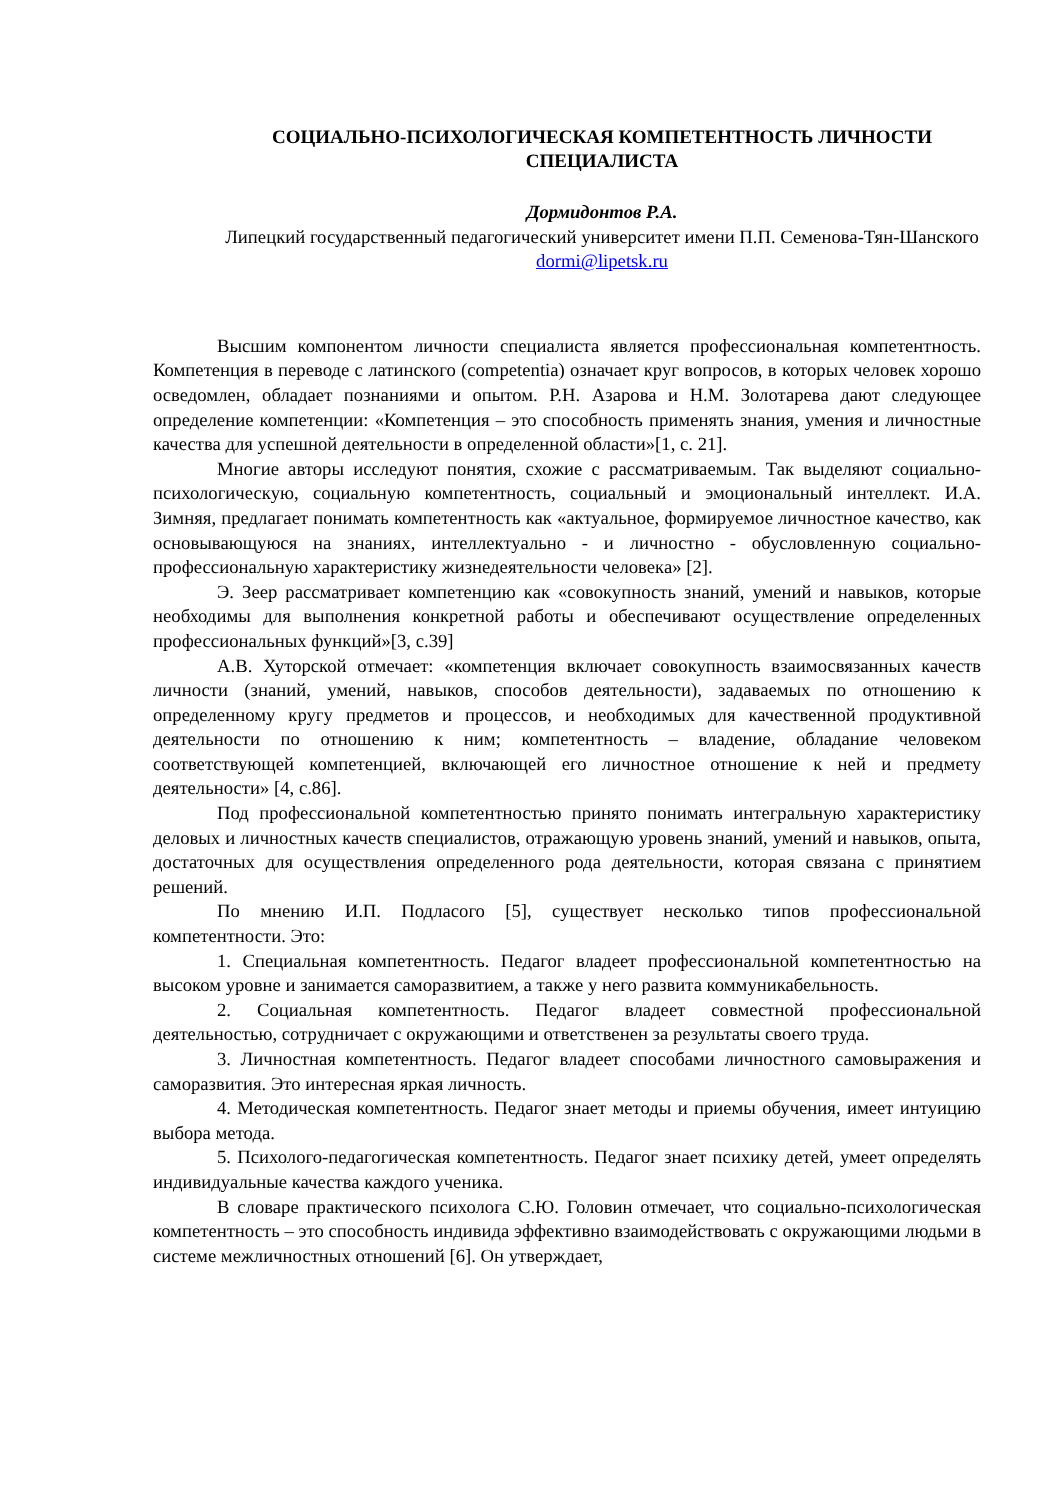СОЦИАЛЬНО-ПСИХОЛОГИЧЕСКАЯ КОМПЕТЕНТНОСТЬ ЛИЧНОСТИ СПЕЦИАЛИСТА
Дормидонтов Р.А.
Липецкий государственный педагогический университет имени П.П. Семенова-Тян-Шанского
dormi@lipetsk.ru
Высшим компонентом личности специалиста является профессиональная компетентность. Компетенция в переводе с латинского (competentia) означает круг вопросов, в которых человек хорошо осведомлен, обладает познаниями и опытом. Р.Н. Азарова и Н.М. Золотарева дают следующее определение компетенции: «Компетенция – это способность применять знания, умения и личностные качества для успешной деятельности в определенной области»[1, с. 21].
Многие авторы исследуют понятия, схожие с рассматриваемым. Так выделяют социально-психологическую, социальную компетентность, социальный и эмоциональный интеллект. И.А. Зимняя, предлагает понимать компетентность как «актуальное, формируемое личностное качество, как основывающуюся на знаниях, интеллектуально - и личностно - обусловленную социально-профессиональную характеристику жизнедеятельности человека» [2].
Э. Зеер рассматривает компетенцию как «совокупность знаний, умений и навыков, которые необходимы для выполнения конкретной работы и обеспечивают осуществление определенных профессиональных функций»[3, с.39]
А.В. Хуторской отмечает: «компетенция включает совокупность взаимосвязанных качеств личности (знаний, умений, навыков, способов деятельности), задаваемых по отношению к определенному кругу предметов и процессов, и необходимых для качественной продуктивной деятельности по отношению к ним; компетентность – владение, обладание человеком соответствующей компетенцией, включающей его личностное отношение к ней и предмету деятельности» [4, с.86].
Под профессиональной компетентностью принято понимать интегральную характеристику деловых и личностных качеств специалистов, отражающую уровень знаний, умений и навыков, опыта, достаточных для осуществления определенного рода деятельности, которая связана с принятием решений.
По мнению И.П. Подласого [5], существует несколько типов профессиональной компетентности. Это:
1. Специальная компетентность. Педагог владеет профессиональной компетентностью на высоком уровне и занимается саморазвитием, а также у него развита коммуникабельность.
2. Социальная компетентность. Педагог владеет совместной профессиональной деятельностью, сотрудничает с окружающими и ответственен за результаты своего труда.
3. Личностная компетентность. Педагог владеет способами личностного самовыражения и саморазвития. Это интересная яркая личность.
4. Методическая компетентность. Педагог знает методы и приемы обучения, имеет интуицию выбора метода.
5. Психолого-педагогическая компетентность. Педагог знает психику детей, умеет определять индивидуальные качества каждого ученика.
В словаре практического психолога С.Ю. Головин отмечает, что социально-психологическая компетентность – это способность индивида эффективно взаимодействовать с окружающими людьми в системе межличностных отношений [6]. Он утверждает,